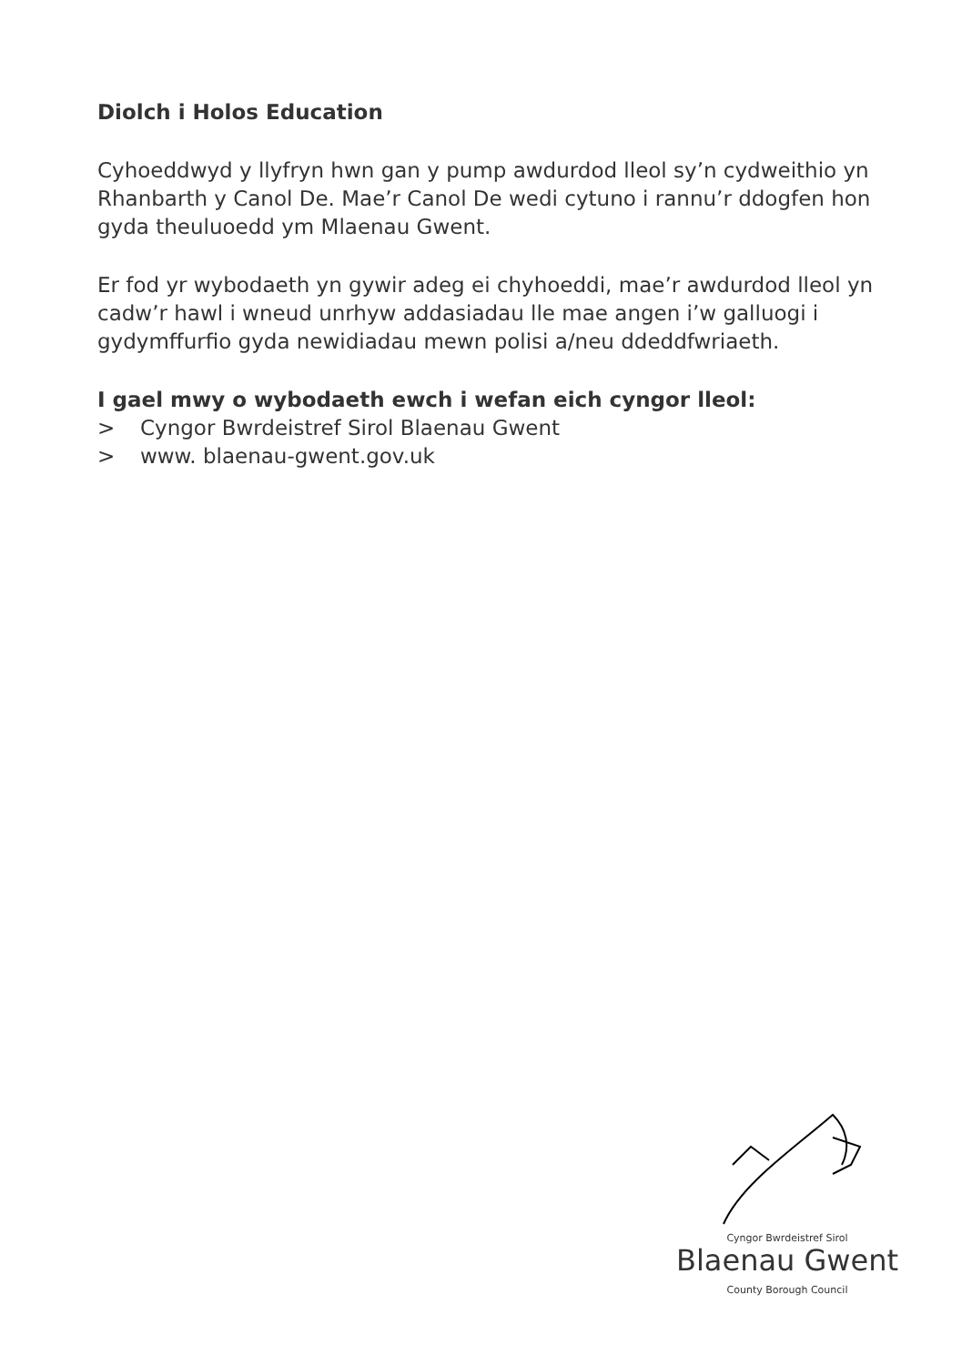Diolch i Holos Education
Cyhoeddwyd y llyfryn hwn gan y pump awdurdod lleol sy’n cydweithio yn Rhanbarth y Canol De. Mae’r Canol De wedi cytuno i rannu’r ddogfen hon gyda theuluoedd ym Mlaenau Gwent.
Er fod yr wybodaeth yn gywir adeg ei chyhoeddi, mae’r awdurdod lleol yn cadw’r hawl i wneud unrhyw addasiadau lle mae angen i’w galluogi i gydymffurfio gyda newidiadau mewn polisi a/neu ddeddfwriaeth.
I gael mwy o wybodaeth ewch i wefan eich cyngor lleol:
> Cyngor Bwrdeistref Sirol Blaenau Gwent
> www. blaenau-gwent.gov.uk
Cyngor Bwrdeistref Sirol
Blaenau Gwent
County Borough Council